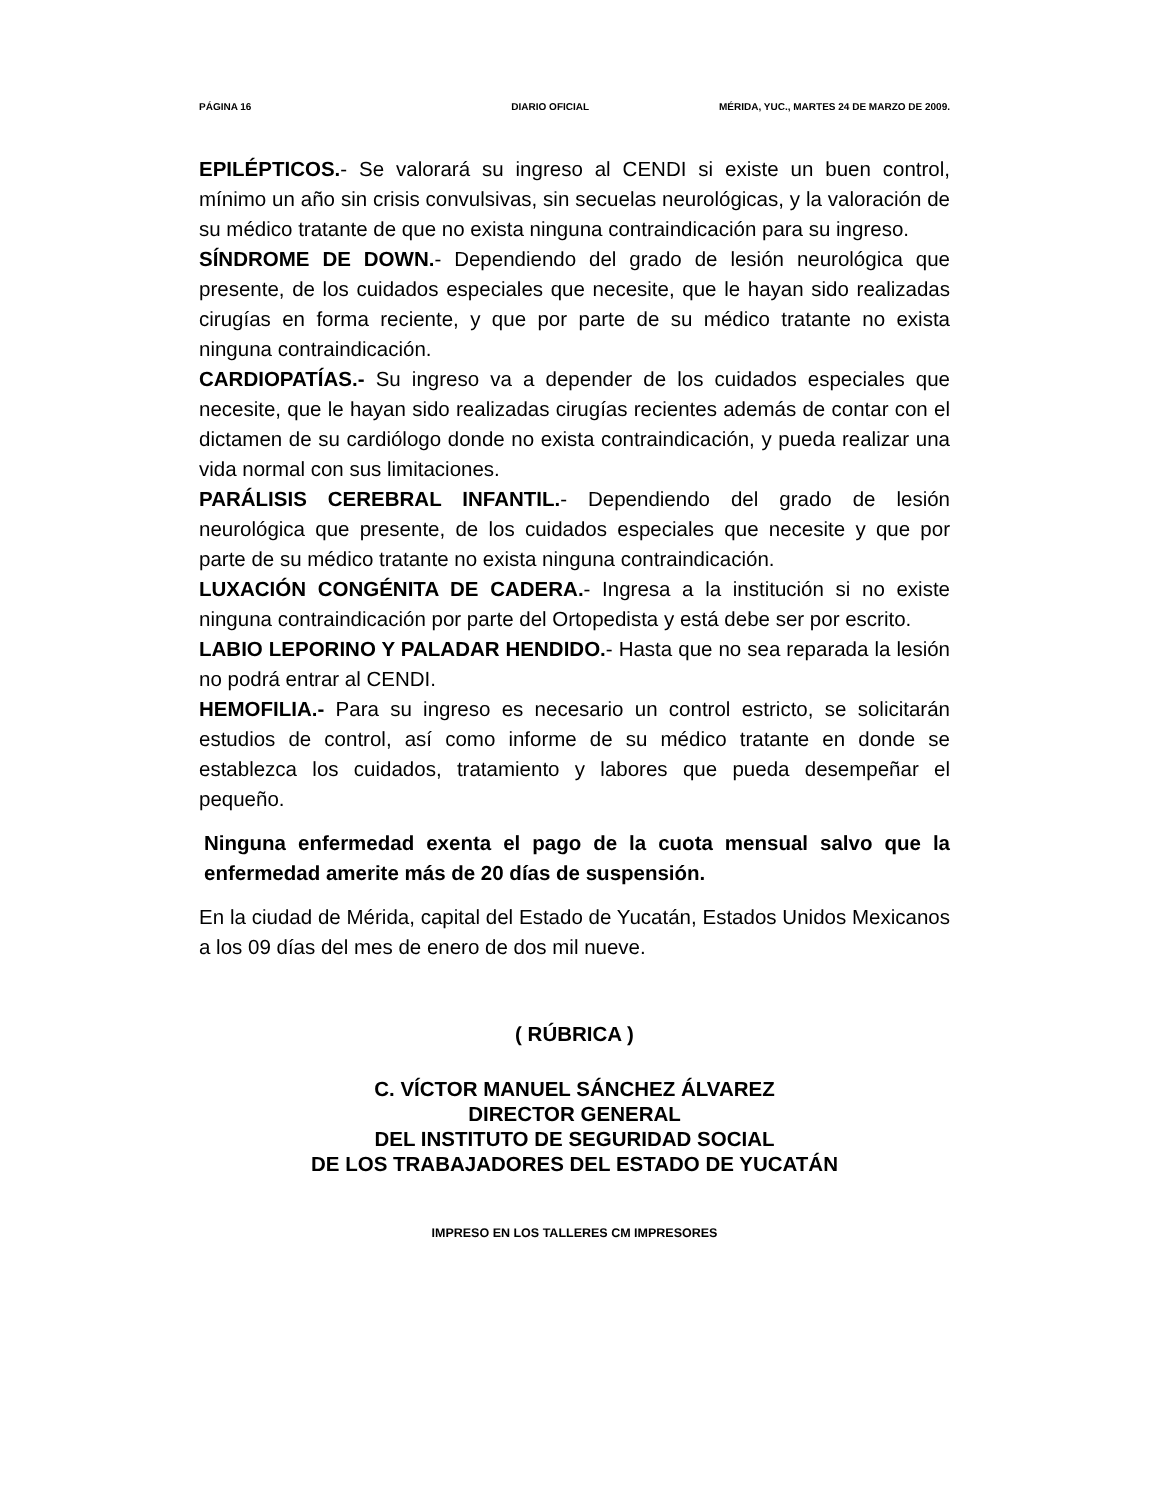PÁGINA 16 DIARIO OFICIAL MÉRIDA, YUC., MARTES 24 DE MARZO DE 2009.
EPILÉPTICOS.- Se valorará su ingreso al CENDI si existe un buen control, mínimo un año sin crisis convulsivas, sin secuelas neurológicas, y la valoración de su médico tratante de que no exista ninguna contraindicación para su ingreso.
SÍNDROME DE DOWN.- Dependiendo del grado de lesión neurológica que presente, de los cuidados especiales que necesite, que le hayan sido realizadas cirugías en forma reciente, y que por parte de su médico tratante no exista ninguna contraindicación.
CARDIOPATÍAS.- Su ingreso va a depender de los cuidados especiales que necesite, que le hayan sido realizadas cirugías recientes además de contar con el dictamen de su cardiólogo donde no exista contraindicación, y pueda realizar una vida normal con sus limitaciones.
PARÁLISIS CEREBRAL INFANTIL.- Dependiendo del grado de lesión neurológica que presente, de los cuidados especiales que necesite y que por parte de su médico tratante no exista ninguna contraindicación.
LUXACIÓN CONGÉNITA DE CADERA.- Ingresa a la institución si no existe ninguna contraindicación por parte del Ortopedista y está debe ser por escrito.
LABIO LEPORINO Y PALADAR HENDIDO.- Hasta que no sea reparada la lesión no podrá entrar al CENDI.
HEMOFILIA.- Para su ingreso es necesario un control estricto, se solicitarán estudios de control, así como informe de su médico tratante en donde se establezca los cuidados, tratamiento y labores que pueda desempeñar el pequeño.
Ninguna enfermedad exenta el pago de la cuota mensual salvo que la enfermedad amerite más de 20 días de suspensión.
En la ciudad de Mérida, capital del Estado de Yucatán, Estados Unidos Mexicanos a los 09 días del mes de enero de dos mil nueve.
( RÚBRICA )
C. VÍCTOR MANUEL SÁNCHEZ ÁLVAREZ
DIRECTOR GENERAL
DEL INSTITUTO DE SEGURIDAD SOCIAL
DE LOS TRABAJADORES DEL ESTADO DE YUCATÁN
IMPRESO EN LOS TALLERES CM IMPRESORES